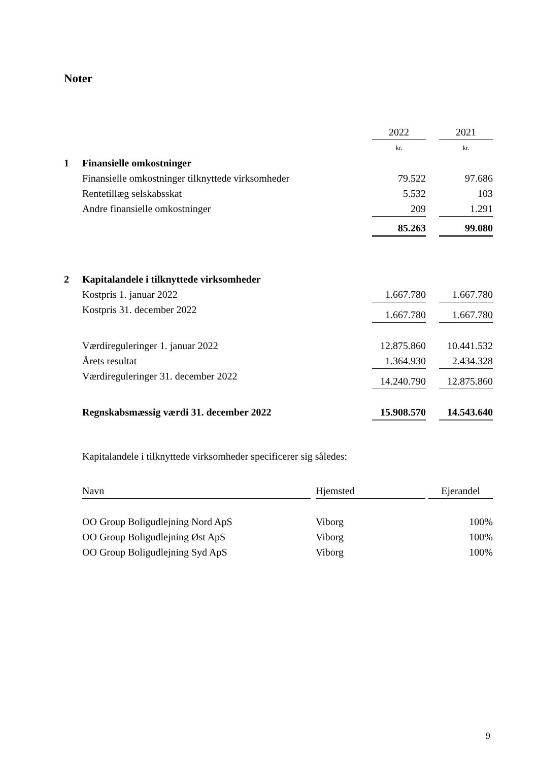Noter
| | | 2022 | | 2021 |
| | | kr. | | kr. |
| 1 | Finansielle omkostninger | | | |
| | Finansielle omkostninger tilknyttede virksomheder | 79.522 | | 97.686 |
| | Rentetillæg selskabsskat | 5.532 | | 103 |
| | Andre finansielle omkostninger | 209 | | 1.291 |
| | | 85.263 | | 99.080 |
| 2 | Kapitalandele i tilknyttede virksomheder | | | |
| | Kostpris 1. januar 2022 | 1.667.780 | | 1.667.780 |
| | Kostpris 31. december 2022 | 1.667.780 | | 1.667.780 |
| | Værdireguleringer 1. januar 2022 | 12.875.860 | | 10.441.532 |
| | Årets resultat | 1.364.930 | | 2.434.328 |
| | Værdireguleringer 31. december 2022 | 14.240.790 | | 12.875.860 |
| | Regnskabsmæssig værdi 31. december 2022 | 15.908.570 | | 14.543.640 |
Kapitalandele i tilknyttede virksomheder specificerer sig således:
| Navn | | Hjemsted | | Ejerandel |
| OO Group Boligudlejning Nord ApS | | Viborg | | 100% |
| OO Group Boligudlejning Øst ApS | | Viborg | | 100% |
| OO Group Boligudlejning Syd ApS | | Viborg | | 100% |
9